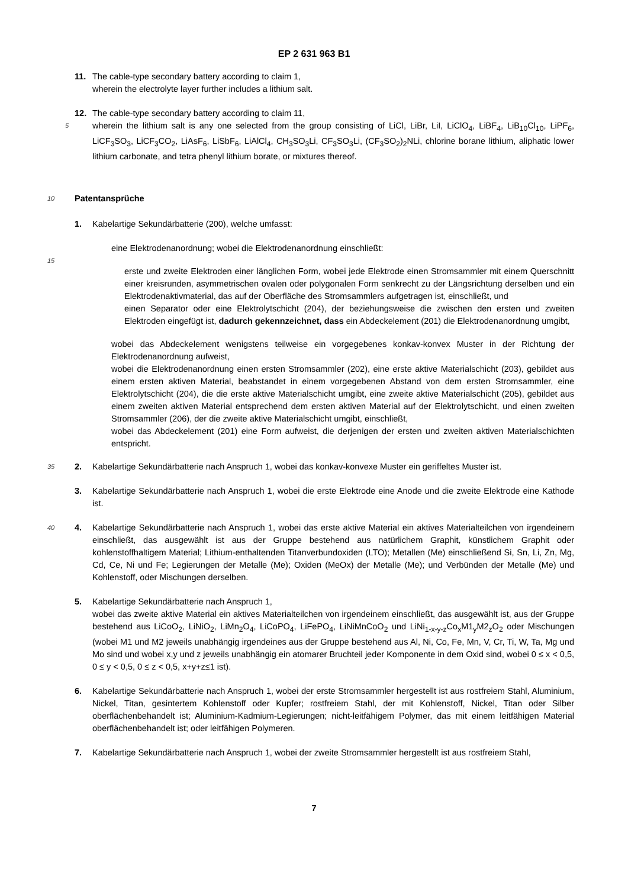EP 2 631 963 B1
11. The cable-type secondary battery according to claim 1,
wherein the electrolyte layer further includes a lithium salt.
12. The cable-type secondary battery according to claim 11,
5 wherein the lithium salt is any one selected from the group consisting of LiCl, LiBr, LiI, LiClO<sub>4</sub>, LiBF<sub>4</sub>, LiB<sub>10</sub>Cl<sub>10</sub>, LiPF<sub>6</sub>, LiCF<sub>3</sub>SO<sub>3</sub>, LiCF<sub>3</sub>CO<sub>2</sub>, LiAsF<sub>6</sub>, LiSbF<sub>6</sub>, LiAlCl<sub>4</sub>, CH<sub>3</sub>SO<sub>3</sub>Li, CF<sub>3</sub>SO<sub>3</sub>Li, (CF<sub>3</sub>SO<sub>2</sub>)<sub>2</sub>NLi, chlorine borane lithium, aliphatic lower lithium carbonate, and tetra phenyl lithium borate, or mixtures thereof.
10 Patentansprüche
1. Kabelartige Sekundärbatterie (200), welche umfasst:
eine Elektrodenanordnung; wobei die Elektrodenanordnung einschließt:
15
erste und zweite Elektroden einer länglichen Form, wobei jede Elektrode einen Stromsammler mit einem Querschnitt einer kreisrunden, asymmetrischen ovalen oder polygonalen Form senkrecht zu der Längsrichtung derselben und ein Elektrodenaktivmaterial, das auf der Oberfläche des Stromsammlers aufgetragen ist, einschließt, und
einen Separator oder eine Elektrolytschicht (204), der beziehungsweise die zwischen den ersten und zweiten Elektroden eingefügt ist, dadurch gekennzeichnet, dass ein Abdeckelement (201) die Elektrodenanordnung umgibt,
wobei das Abdeckelement wenigstens teilweise ein vorgegebenes konkav-konvex Muster in der Richtung der Elektrodenanordnung aufweist,
wobei die Elektrodenanordnung einen ersten Stromsammler (202), eine erste aktive Materialschicht (203), gebildet aus einem ersten aktiven Material, beabstandet in einem vorgegebenen Abstand von dem ersten Stromsammler, eine Elektrolytschicht (204), die die erste aktive Materialschicht umgibt, eine zweite aktive Materialschicht (205), gebildet aus einem zweiten aktiven Material entsprechend dem ersten aktiven Material auf der Elektrolytschicht, und einen zweiten Stromsammler (206), der die zweite aktive Materialschicht umgibt, einschließt,
wobei das Abdeckelement (201) eine Form aufweist, die derjenigen der ersten und zweiten aktiven Materialschichten entspricht.
35 2. Kabelartige Sekundärbatterie nach Anspruch 1, wobei das konkav-konvexe Muster ein geriffeltes Muster ist.
3. Kabelartige Sekundärbatterie nach Anspruch 1, wobei die erste Elektrode eine Anode und die zweite Elektrode eine Kathode ist.
40 4. Kabelartige Sekundärbatterie nach Anspruch 1, wobei das erste aktive Material ein aktives Materialteilchen von irgendeinem einschließt, das ausgewählt ist aus der Gruppe bestehend aus natürlichem Graphit, künstlichem Graphit oder kohlenstoffhaltigem Material; Lithium-enthaltenden Titanverbundoxiden (LTO); Metallen (Me) einschließend Si, Sn, Li, Zn, Mg, Cd, Ce, Ni und Fe; Legierungen der Metalle (Me); Oxiden (MeOx) der Metalle (Me); und Verbünden der Metalle (Me) und Kohlenstoff, oder Mischungen derselben.
5. Kabelartige Sekundärbatterie nach Anspruch 1,
wobei das zweite aktive Material ein aktives Materialteilchen von irgendeinem einschließt, das ausgewählt ist, aus der Gruppe bestehend aus LiCoO<sub>2</sub>, LiNiO<sub>2</sub>, LiMn<sub>2</sub>O<sub>4</sub>, LiCoPO<sub>4</sub>, LiFePO<sub>4</sub>, LiNiMnCoO<sub>2</sub> und LiNi<sub>1-x-y-z</sub>Co<sub>x</sub>M1<sub>y</sub>M2<sub>z</sub>O<sub>2</sub> oder Mischungen (wobei M1 und M2 jeweils unabhängig irgendeines aus der Gruppe bestehend aus Al, Ni, Co, Fe, Mn, V, Cr, Ti, W, Ta, Mg und Mo sind und wobei x,y und z jeweils unabhängig ein atomarer Bruchteil jeder Komponente in dem Oxid sind, wobei 0 ≤ x < 0,5, 0 ≤ y < 0,5, 0 ≤ z < 0,5, x+y+z≤1 ist).
6. Kabelartige Sekundärbatterie nach Anspruch 1, wobei der erste Stromsammler hergestellt ist aus rostfreiem Stahl, Aluminium, Nickel, Titan, gesintertem Kohlenstoff oder Kupfer; rostfreiem Stahl, der mit Kohlenstoff, Nickel, Titan oder Silber oberflächenbehandelt ist; Aluminium-Kadmium-Legierungen; nicht-leitfähigem Polymer, das mit einem leitfähigen Material oberflächenbehandelt ist; oder leitfähigen Polymeren.
7. Kabelartige Sekundärbatterie nach Anspruch 1, wobei der zweite Stromsammler hergestellt ist aus rostfreiem Stahl,
7